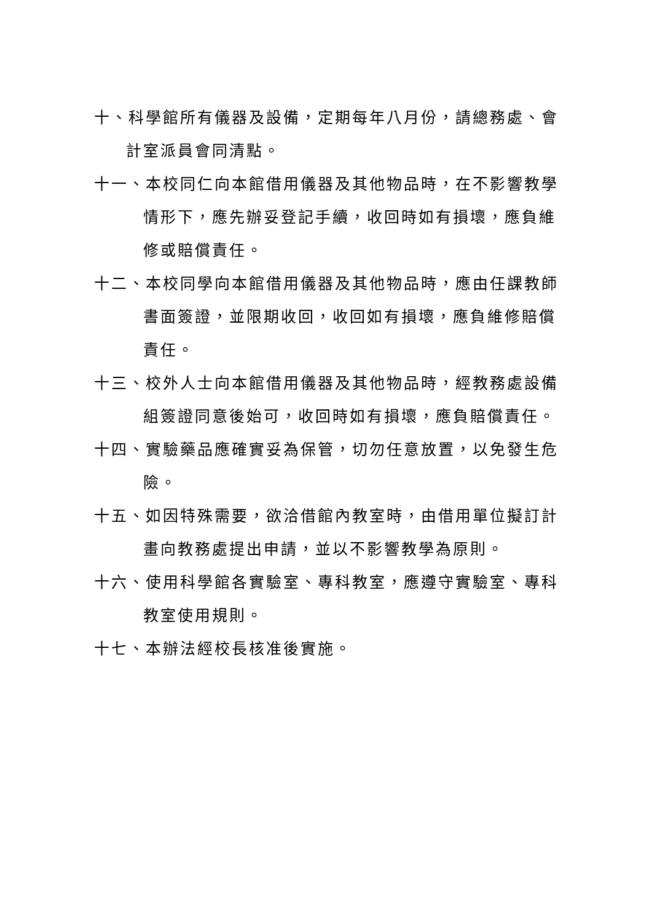十、科學館所有儀器及設備，定期每年八月份，請總務處、會計室派員會同清點。
十一、本校同仁向本館借用儀器及其他物品時，在不影響教學情形下，應先辦妥登記手續，收回時如有損壞，應負維修或賠償責任。
十二、本校同學向本館借用儀器及其他物品時，應由任課教師書面簽證，並限期收回，收回如有損壞，應負維修賠償責任。
十三、校外人士向本館借用儀器及其他物品時，經教務處設備組簽證同意後始可，收回時如有損壞，應負賠償責任。
十四、實驗藥品應確實妥為保管，切勿任意放置，以免發生危險。
十五、如因特殊需要，欲洽借館內教室時，由借用單位擬訂計畫向教務處提出申請，並以不影響教學為原則。
十六、使用科學館各實驗室、專科教室，應遵守實驗室、專科教室使用規則。
十七、本辦法經校長核准後實施。